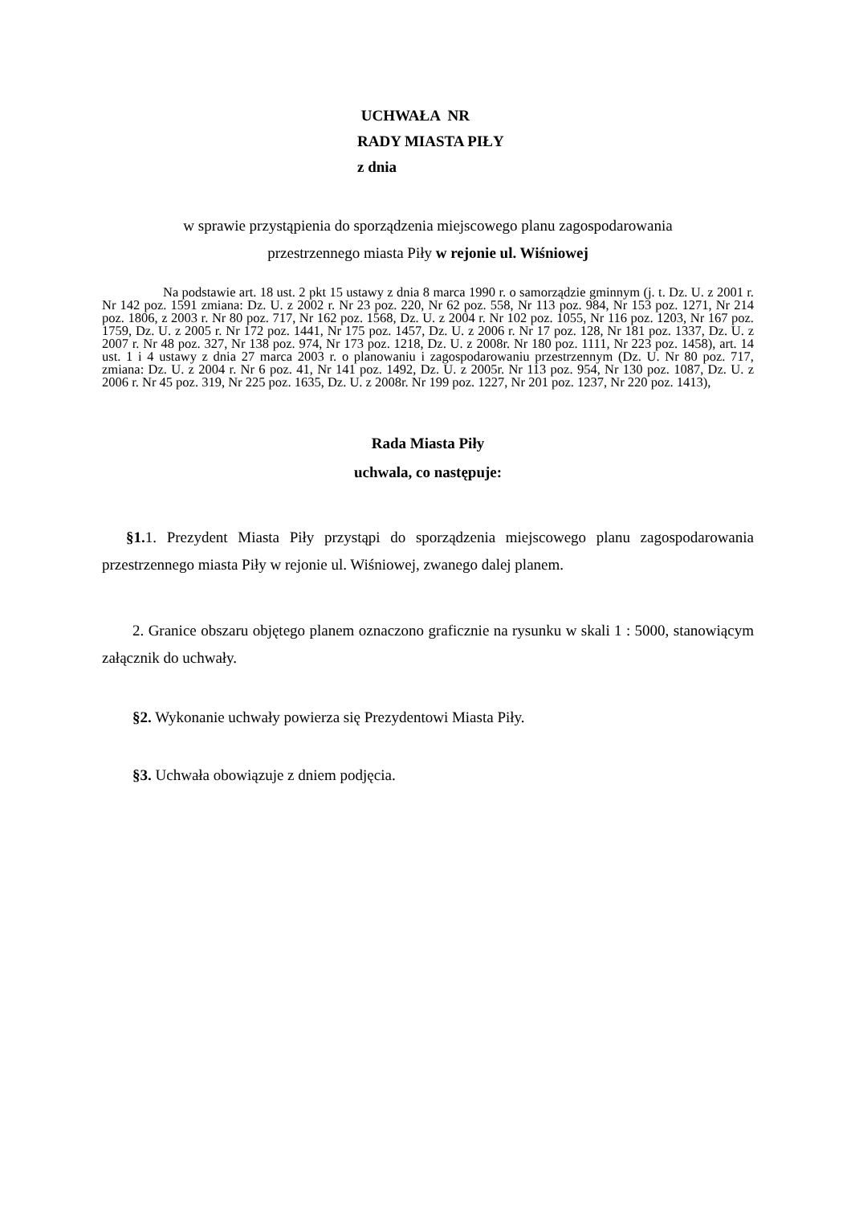UCHWAŁA NR
RADY MIASTA PIŁY
z dnia
w sprawie przystąpienia do sporządzenia miejscowego planu zagospodarowania
przestrzennego miasta Piły w rejonie ul. Wiśniowej
Na podstawie art. 18 ust. 2 pkt 15 ustawy z dnia 8 marca 1990 r. o samorządzie gminnym (j. t. Dz. U. z 2001 r. Nr 142 poz. 1591 zmiana: Dz. U. z 2002 r. Nr 23 poz. 220, Nr 62 poz. 558, Nr 113 poz. 984, Nr 153 poz. 1271, Nr 214 poz. 1806, z 2003 r. Nr 80 poz. 717, Nr 162 poz. 1568, Dz. U. z 2004 r. Nr 102 poz. 1055, Nr 116 poz. 1203, Nr 167 poz. 1759, Dz. U. z 2005 r. Nr 172 poz. 1441, Nr 175 poz. 1457, Dz. U. z 2006 r. Nr 17 poz. 128, Nr 181 poz. 1337, Dz. U. z 2007 r. Nr 48 poz. 327, Nr 138 poz. 974, Nr 173 poz. 1218, Dz. U. z 2008r. Nr 180 poz. 1111, Nr 223 poz. 1458), art. 14 ust. 1 i 4 ustawy z dnia 27 marca 2003 r. o planowaniu i zagospodarowaniu przestrzennym (Dz. U. Nr 80 poz. 717, zmiana: Dz. U. z 2004 r. Nr 6 poz. 41, Nr 141 poz. 1492, Dz. U. z 2005r. Nr 113 poz. 954, Nr 130 poz. 1087, Dz. U. z 2006 r. Nr 45 poz. 319, Nr 225 poz. 1635, Dz. U. z 2008r. Nr 199 poz. 1227, Nr 201 poz. 1237, Nr 220 poz. 1413),
Rada Miasta Piły
uchwala, co następuje:
§1. 1. Prezydent Miasta Piły przystąpi do sporządzenia miejscowego planu zagospodarowania przestrzennego miasta Piły w rejonie ul. Wiśniowej, zwanego dalej planem.
2. Granice obszaru objętego planem oznaczono graficznie na rysunku w skali 1 : 5000, stanowiącym załącznik do uchwały.
§2. Wykonanie uchwały powierza się Prezydentowi Miasta Piły.
§3. Uchwała obowiązuje z dniem podjęcia.